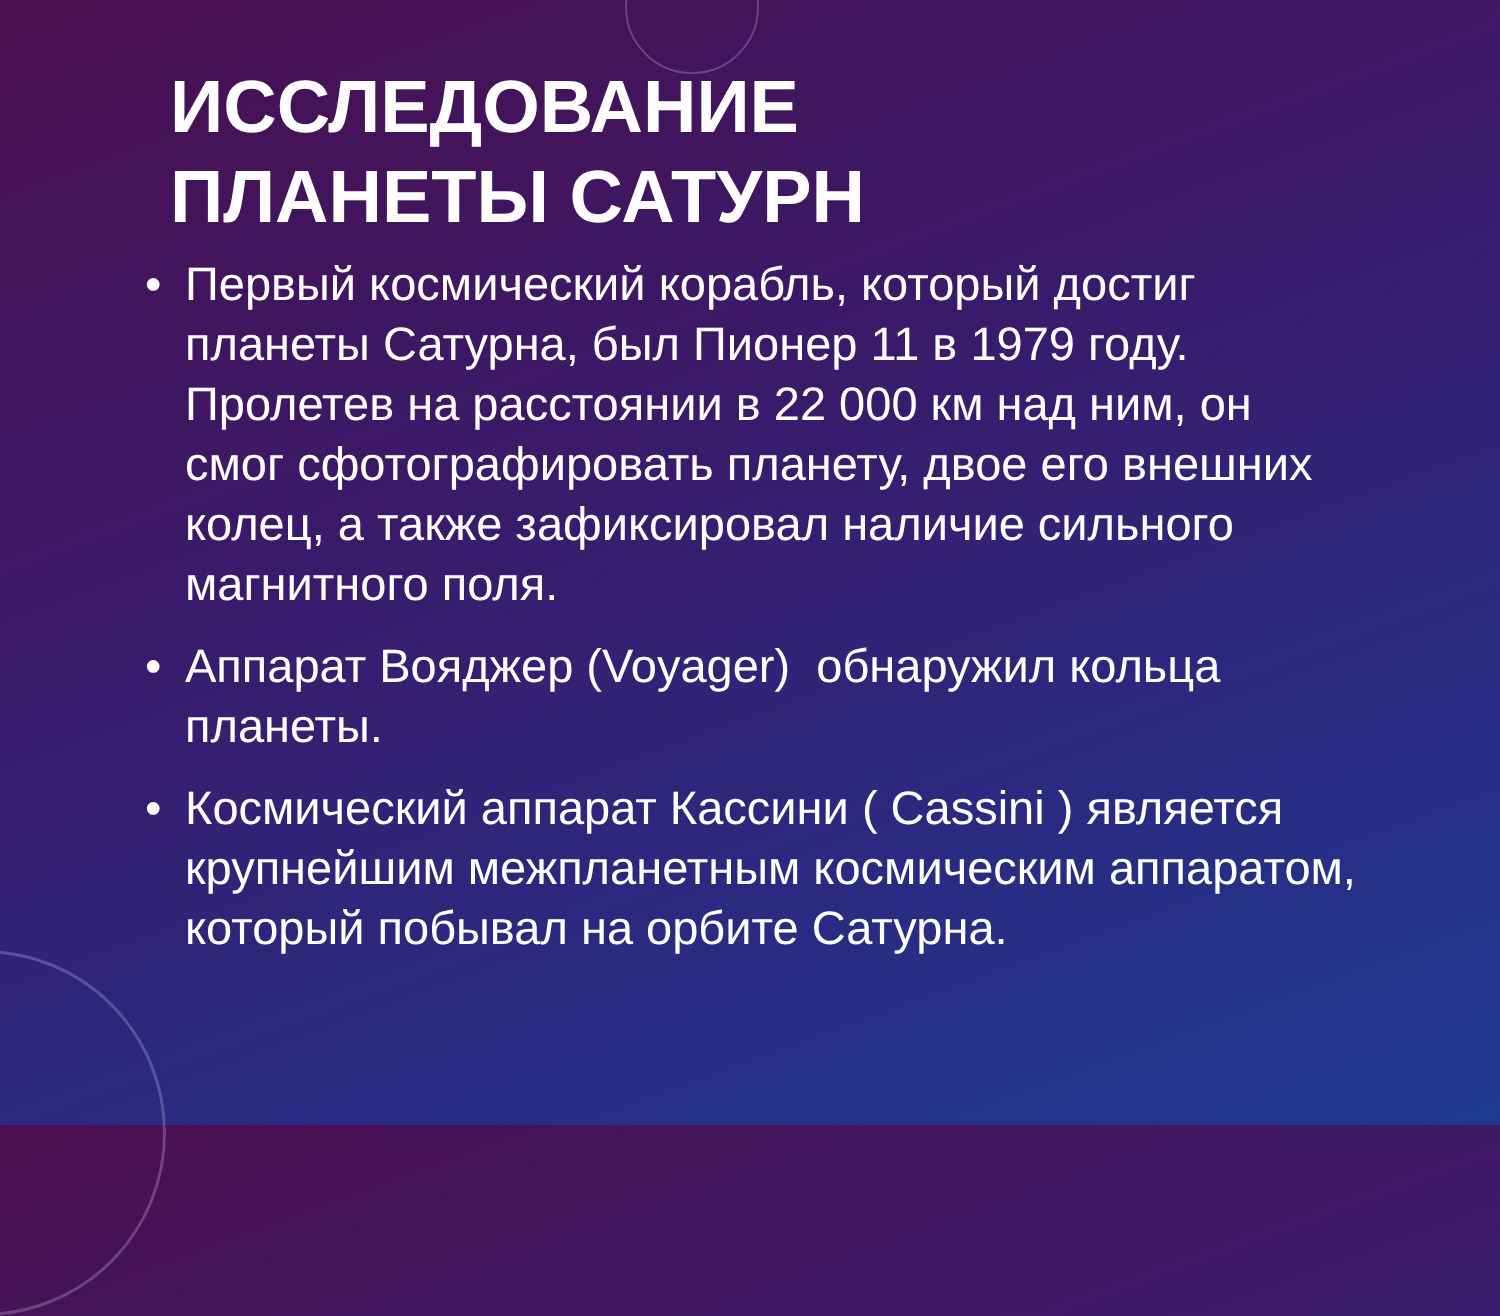ИССЛЕДОВАНИЕ
ПЛАНЕТЫ САТУРН
• Первый космический корабль, который достиг планеты Сатурна, был Пионер 11 в 1979 году. Пролетев на расстоянии в 22 000 км над ним, он смог сфотографировать планету, двое его внешних колец, а также зафиксировал наличие сильного магнитного поля.
• Аппарат Вояджер (Voyager) обнаружил кольца планеты.
• Космический аппарат Кассини ( Cassini ) является крупнейшим межпланетным космическим аппаратом, который побывал на орбите Сатурна.